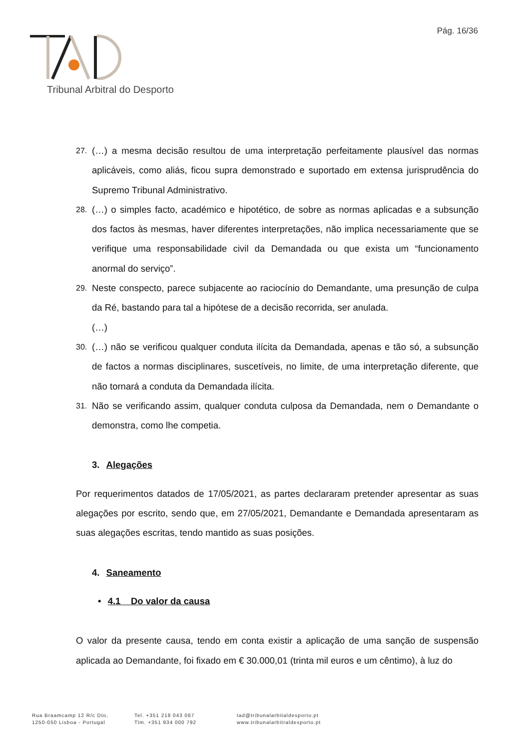Pág. 16/36
Tribunal Arbitral do Desporto
27. (…) a mesma decisão resultou de uma interpretação perfeitamente plausível das normas aplicáveis, como aliás, ficou supra demonstrado e suportado em extensa jurisprudência do Supremo Tribunal Administrativo.
28. (…) o simples facto, académico e hipotético, de sobre as normas aplicadas e a subsunção dos factos às mesmas, haver diferentes interpretações, não implica necessariamente que se verifique uma responsabilidade civil da Demandada ou que exista um “funcionamento anormal do serviço”.
29. Neste conspecto, parece subjacente ao raciocínio do Demandante, uma presunção de culpa da Ré, bastando para tal a hipótese de a decisão recorrida, ser anulada.
(…)
30. (…) não se verificou qualquer conduta ilícita da Demandada, apenas e tão só, a subsunção de factos a normas disciplinares, suscetíveis, no limite, de uma interpretação diferente, que não tornará a conduta da Demandada ilícita.
31. Não se verificando assim, qualquer conduta culposa da Demandada, nem o Demandante o demonstra, como lhe competia.
3. Alegações
Por requerimentos datados de 17/05/2021, as partes declararam pretender apresentar as suas alegações por escrito, sendo que, em 27/05/2021, Demandante e Demandada apresentaram as suas alegações escritas, tendo mantido as suas posições.
4. Saneamento
• 4.1 Do valor da causa
O valor da presente causa, tendo em conta existir a aplicação de uma sanção de suspensão aplicada ao Demandante, foi fixado em € 30.000,01 (trinta mil euros e um cêntimo), à luz do
Rua Braamcamp 12 R/c Dto,
1250-050 Lisboa - Portugal
Tel. +351 218 043 067
Tlm. +351 934 000 792
tad@tribunalarbitaldesporto.pt
www.tribunalarbitraldesporto.pt